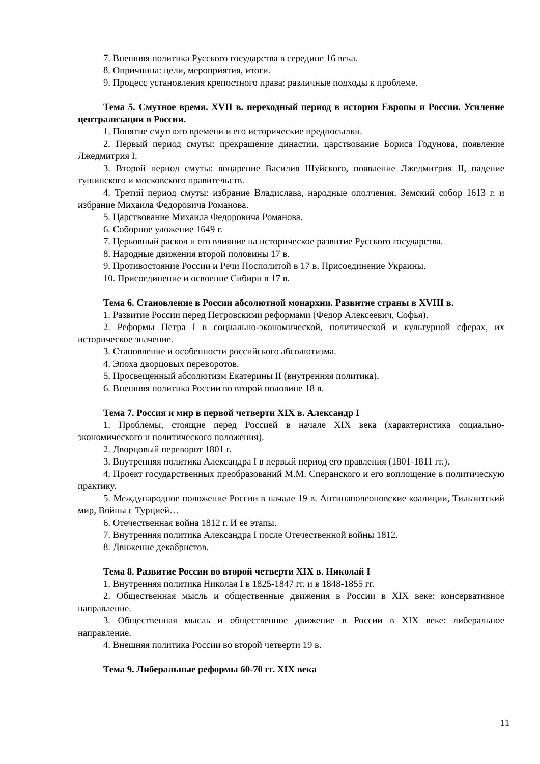7. Внешняя политика Русского государства в середине 16 века.
8. Опричнина: цели, мероприятия, итоги.
9. Процесс установления крепостного права: различные подходы к проблеме.
Тема 5. Смутное время. XVII в. переходный период в истории Европы и России. Усиление централизации в России.
1. Понятие смутного времени и его исторические предпосылки.
2. Первый период смуты: прекращение династии, царствование Бориса Годунова, появление Лжедмитрия I.
3. Второй период смуты: воцарение Василия Шуйского, появление Лжедмитрия II, падение тушинского и московского правительств.
4. Третий период смуты: избрание Владислава, народные ополчения, Земский собор 1613 г. и избрание Михаила Федоровича Романова.
5. Царствование Михаила Федоровича Романова.
6. Соборное уложение 1649 г.
7. Церковный раскол и его влияние на историческое развитие Русского государства.
8. Народные движения второй половины 17 в.
9. Противостояние России и Речи Посполитой в 17 в. Присоединение Украины.
10. Присоединение и освоение Сибири в 17 в.
Тема 6. Становление в России абсолютной монархии. Развитие страны в XVIII в.
1. Развитие России перед Петровскими реформами (Федор Алексеевич, Софья).
2. Реформы Петра I в социально-экономической, политической и культурной сферах, их историческое значение.
3. Становление и особенности российского абсолютизма.
4. Эпоха дворцовых переворотов.
5. Просвещенный абсолютизм Екатерины II (внутренняя политика).
6. Внешняя политика России во второй половине 18 в.
Тема 7. Россия и мир в первой четверти XIX в. Александр I
1. Проблемы, стоящие перед Россией в начале XIX века (характеристика социально-экономического и политического положения).
2. Дворцовый переворот 1801 г.
3. Внутренняя политика Александра I в первый период его правления (1801-1811 гг.).
4. Проект государственных преобразований М.М. Сперанского и его воплощение в политическую практику.
5. Международное положение России в начале 19 в. Антинаполеоновские коалиции, Тильзитский мир, Войны с Турцией…
6. Отечественная война 1812 г. И ее этапы.
7. Внутренняя политика Александра I после Отечественной войны 1812.
8. Движение декабристов.
Тема 8. Развитие России во второй четверти XIX в. Николай I
1. Внутренняя политика Николая I в 1825-1847 гг. и в 1848-1855 гг.
2. Общественная мысль и общественные движения в России в XIX веке: консервативное направление.
3. Общественная мысль и общественное движение в России в XIX веке: либеральное направление.
4. Внешняя политика России во второй четверти 19 в.
Тема 9. Либеральные реформы 60-70 гг. XIX века
11